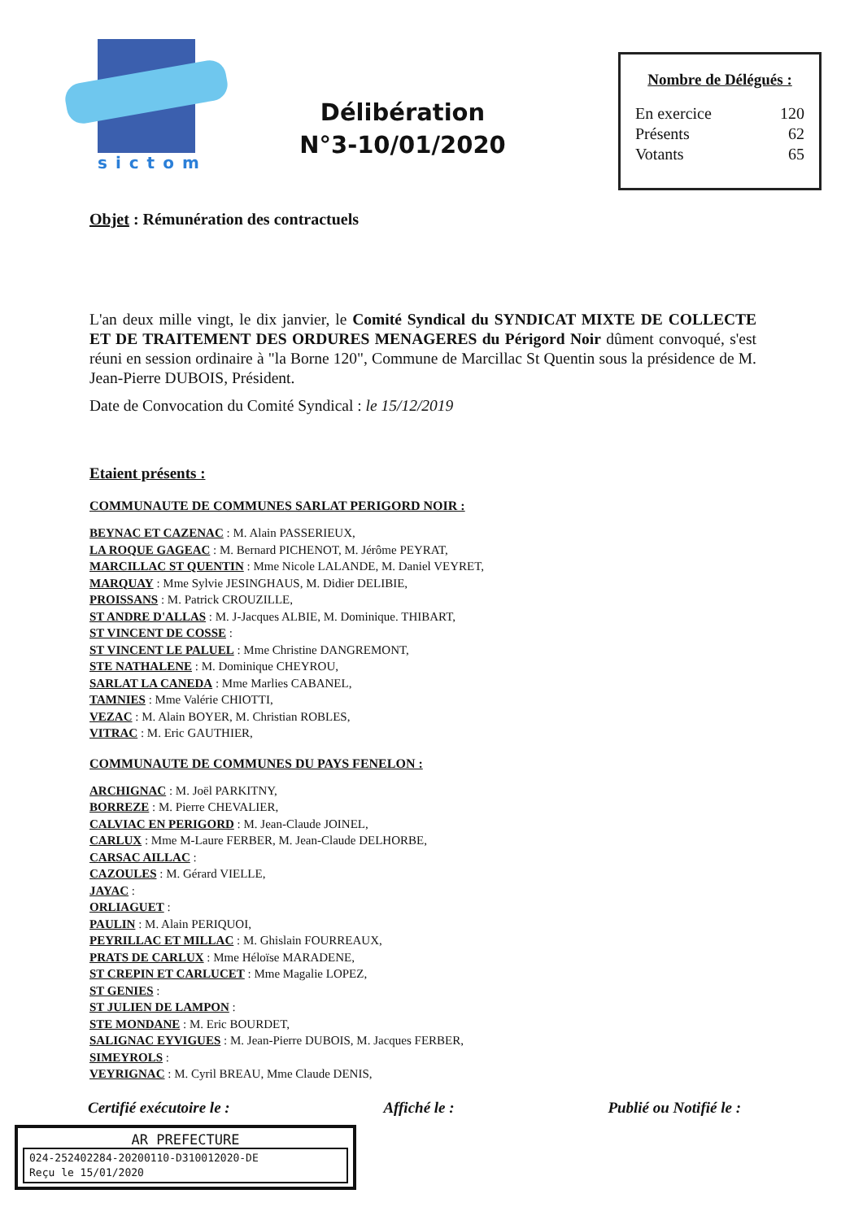sictom
Délibération
N°3-10/01/2020
Nombre de Délégués :
En exercice 120
Présents 62
Votants 65
Objet : Rémunération des contractuels
L'an deux mille vingt, le dix janvier, le Comité Syndical du SYNDICAT MIXTE DE COLLECTE ET DE TRAITEMENT DES ORDURES MENAGERES du Périgord Noir dûment convoqué, s'est réuni en session ordinaire à "la Borne 120", Commune de Marcillac St Quentin sous la présidence de M. Jean-Pierre DUBOIS, Président.
Date de Convocation du Comité Syndical : le 15/12/2019
Etaient présents :
COMMUNAUTE DE COMMUNES SARLAT PERIGORD NOIR :
BEYNAC ET CAZENAC : M. Alain PASSERIEUX,
LA ROQUE GAGEAC : M. Bernard PICHENOT, M. Jérôme PEYRAT,
MARCILLAC ST QUENTIN : Mme Nicole LALANDE, M. Daniel VEYRET,
MARQUAY : Mme Sylvie JESINGHAUS, M. Didier DELIBIE,
PROISSANS : M. Patrick CROUZILLE,
ST ANDRE D'ALLAS : M. J-Jacques ALBIE, M. Dominique. THIBART,
ST VINCENT DE COSSE :
ST VINCENT LE PALUEL : Mme Christine DANGREMONT,
STE NATHALENE : M. Dominique CHEYROU,
SARLAT LA CANEDA : Mme Marlies CABANEL,
TAMNIES : Mme Valérie CHIOTTI,
VEZAC : M. Alain BOYER, M. Christian ROBLES,
VITRAC : M. Eric GAUTHIER,
COMMUNAUTE DE COMMUNES DU PAYS FENELON :
ARCHIGNAC : M. Joël PARKITNY,
BORREZE : M. Pierre CHEVALIER,
CALVIAC EN PERIGORD : M. Jean-Claude JOINEL,
CARLUX : Mme M-Laure FERBER, M. Jean-Claude DELHORBE,
CARSAC AILLAC :
CAZOULES : M. Gérard VIELLE,
JAYAC :
ORLIAGUET :
PAULIN : M. Alain PERIQUOI,
PEYRILLAC ET MILLAC : M. Ghislain FOURREAUX,
PRATS DE CARLUX : Mme Héloïse MARADENE,
ST CREPIN ET CARLUCET : Mme Magalie LOPEZ,
ST GENIES :
ST JULIEN DE LAMPON :
STE MONDANE : M. Eric BOURDET,
SALIGNAC EYVIGUES : M. Jean-Pierre DUBOIS, M. Jacques FERBER,
SIMEYROLS :
VEYRIGNAC : M. Cyril BREAU, Mme Claude DENIS,
Certifié exécutoire le : Affiché le : Publié ou Notifié le :
AR PREFECTURE
024-252402284-20200110-D310012020-DE
Reçu le 15/01/2020